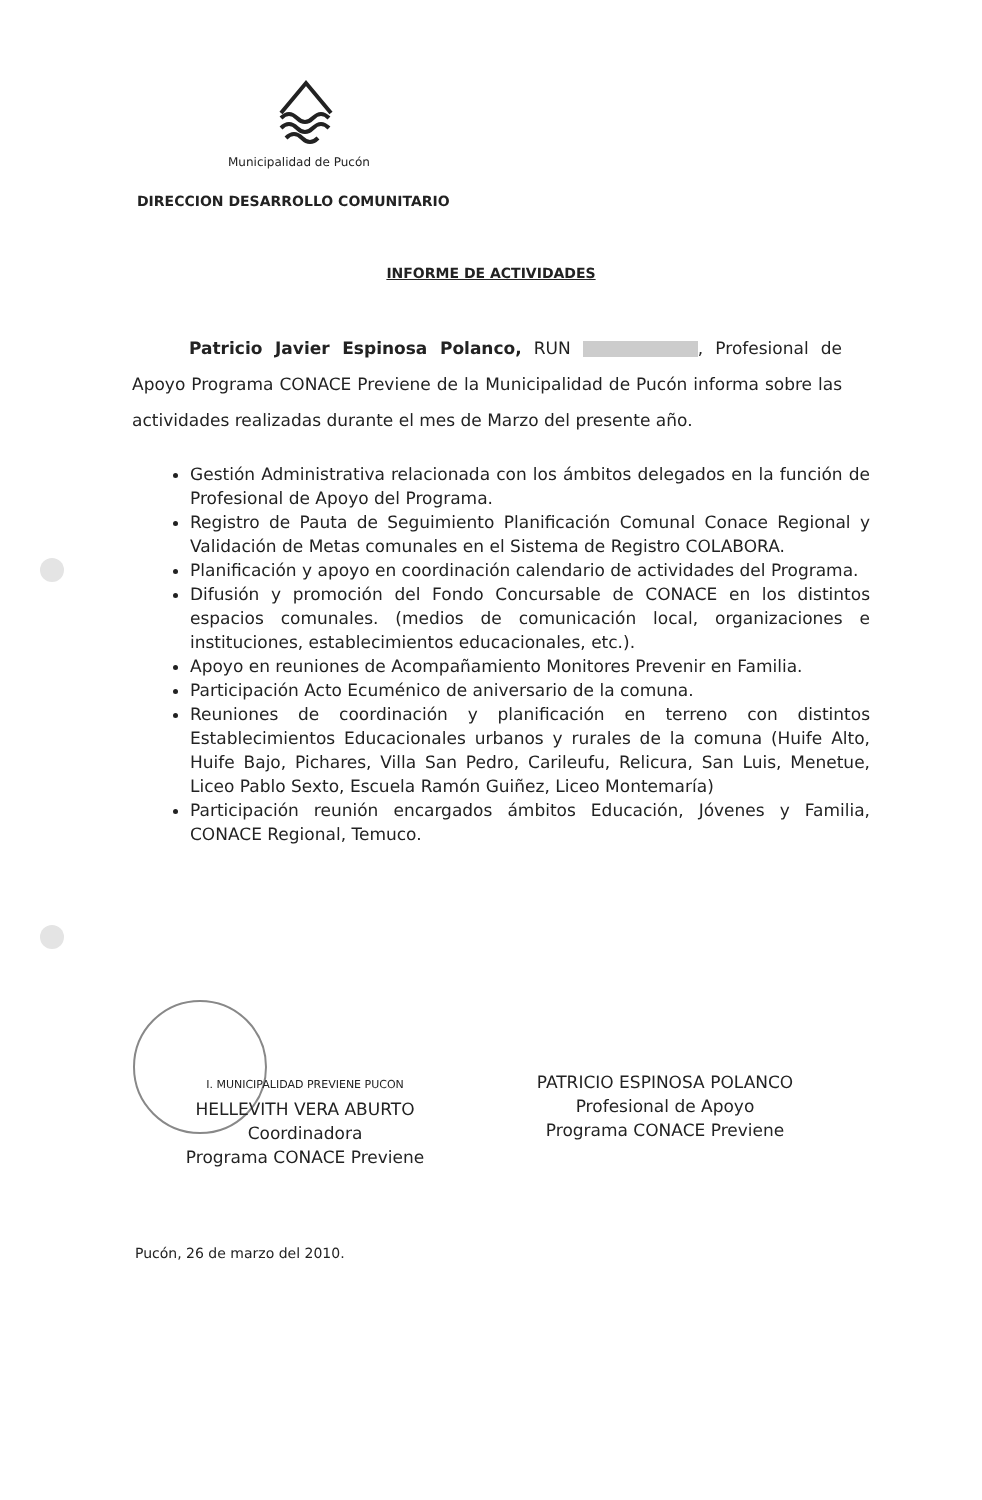Municipalidad de Pucón
DIRECCION DESARROLLO COMUNITARIO
INFORME DE ACTIVIDADES
Patricio Javier Espinosa Polanco, RUN , Profesional de Apoyo Programa CONACE Previene de la Municipalidad de Pucón informa sobre las actividades realizadas durante el mes de Marzo del presente año.
Gestión Administrativa relacionada con los ámbitos delegados en la función de Profesional de Apoyo del Programa.
Registro de Pauta de Seguimiento Planificación Comunal Conace Regional y Validación de Metas comunales en el Sistema de Registro COLABORA.
Planificación y apoyo en coordinación calendario de actividades del Programa.
Difusión y promoción del Fondo Concursable de CONACE en los distintos espacios comunales. (medios de comunicación local, organizaciones e instituciones, establecimientos educacionales, etc.).
Apoyo en reuniones de Acompañamiento Monitores Prevenir en Familia.
Participación Acto Ecuménico de aniversario de la comuna.
Reuniones de coordinación y planificación en terreno con distintos Establecimientos Educacionales urbanos y rurales de la comuna (Huife Alto, Huife Bajo, Pichares, Villa San Pedro, Carileufu, Relicura, San Luis, Menetue, Liceo Pablo Sexto, Escuela Ramón Guiñez, Liceo Montemaría)
Participación reunión encargados ámbitos Educación, Jóvenes y Familia, CONACE Regional, Temuco.
I. MUNICIPALIDAD PREVIENE PUCON
HELLEVITH VERA ABURTO
Coordinadora
Programa CONACE Previene
PATRICIO ESPINOSA POLANCO
Profesional de Apoyo
Programa CONACE Previene
Pucón, 26 de marzo del 2010.